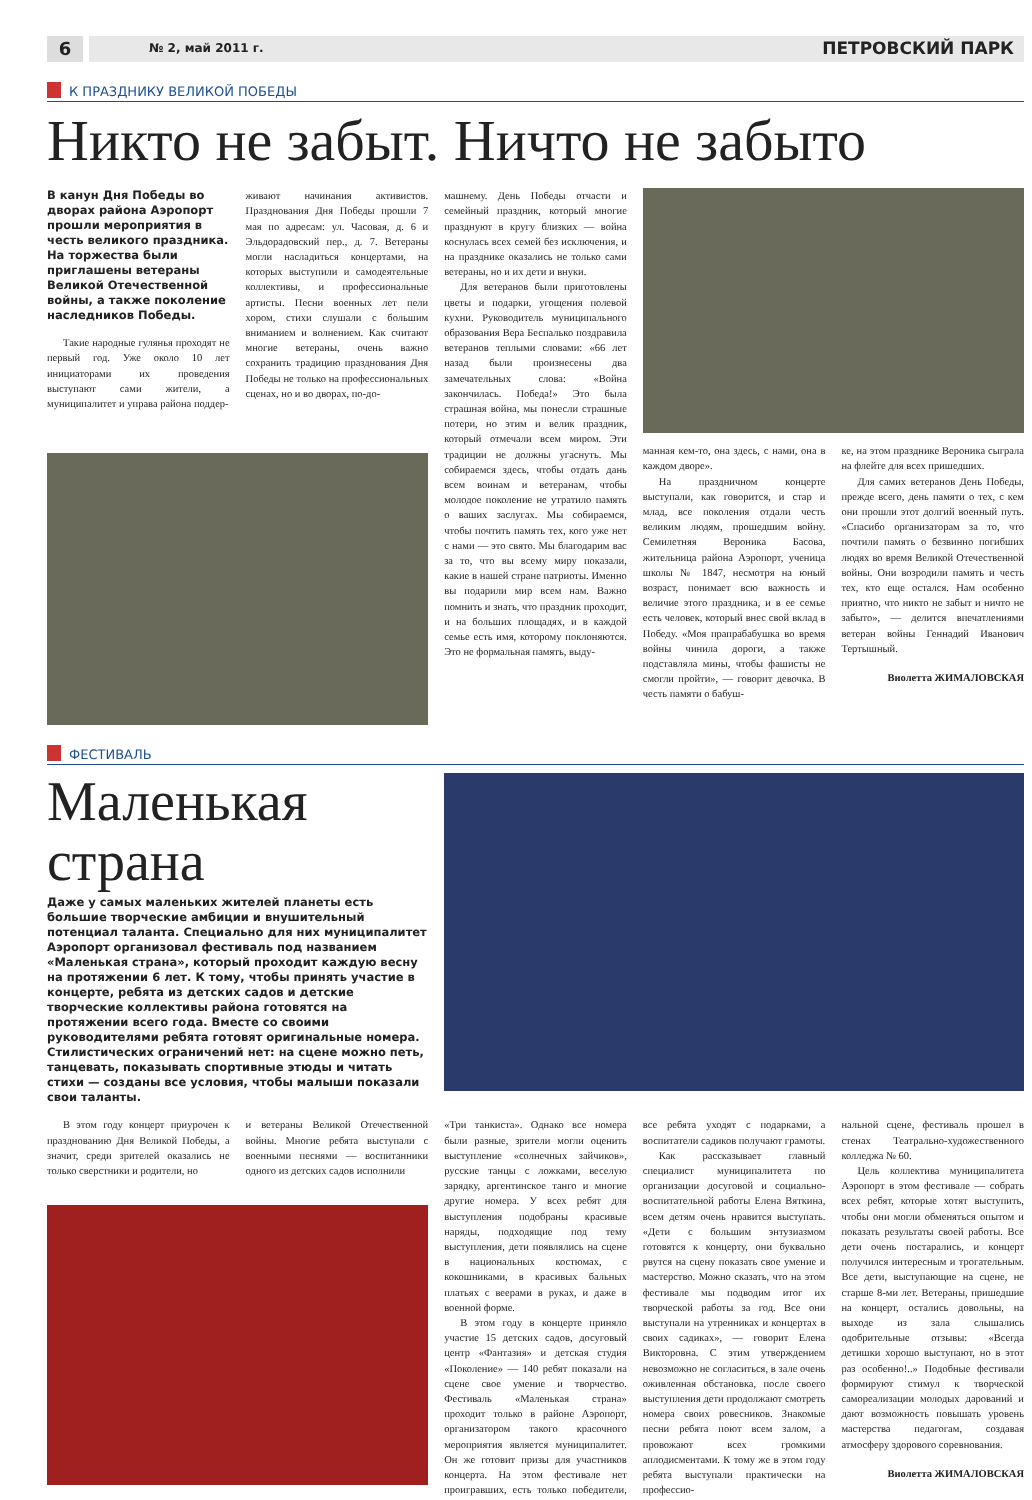6
№ 2, май 2011 г. ПЕТРОВСКИЙ ПАРК
К ПРАЗДНИКУ ВЕЛИКОЙ ПОБЕДЫ
Никто не забыт. Ничто не забыто
В канун Дня Победы во дворах района Аэропорт прошли мероприятия в честь великого праздника. На торжества были приглашены ветераны Великой Отечественной войны, а также поколение наследников Победы.
Такие народные гулянья проходят не первый год. Уже около 10 лет инициаторами их проведения выступают сами жители, а муниципалитет и управа района поддер-
живают начинания активистов. Празднования Дня Победы прошли 7 мая по адресам: ул. Часовая, д. 6 и Эльдорадовский пер., д. 7. Ветераны могли насладиться концертами, на которых выступили и самодеятельные коллективы, и профессиональные артисты. Песни военных лет пели хором, стихи слушали с большим вниманием и волнением. Как считают многие ветераны, очень важно сохранить традицию празднования Дня Победы не только на профессиональных сценах, но и во дворах, по-до-
машнему. День Победы отчасти и семейный праздник, который многие празднуют в кругу близких — война коснулась всех семей без исключения, и на празднике оказались не только сами ветераны, но и их дети и внуки.
Для ветеранов были приготовлены цветы и подарки, угощения полевой кухни. Руководитель муниципального образования Вера Беспалько поздравила ветеранов теплыми словами: «66 лет назад были произнесены два замечательных слова: «Война закончилась. Победа!» Это была страшная война, мы понесли страшные потери, но этим и велик праздник, который отмечали всем миром. Эти традиции не должны угаснуть. Мы собираемся здесь, чтобы отдать дань всем воинам и ветеранам, чтобы молодое поколение не утратило память о ваших заслугах. Мы собираемся, чтобы почтить память тех, кого уже нет с нами — это свято. Мы благодарим вас за то, что вы всему миру показали, какие в нашей стране патриоты. Именно вы подарили мир всем нам. Важно помнить и знать, что праздник проходит, и на больших площадях, и в каждой семье есть имя, которому поклоняются. Это не формальная память, выду-
манная кем-то, она здесь, с нами, она в каждом дворе».
На праздничном концерте выступали, как говорится, и стар и млад, все поколения отдали честь великим людям, прошедшим войну. Семилетняя Вероника Басова, жительница района Аэропорт, ученица школы № 1847, несмотря на юный возраст, понимает всю важность и величие этого праздника, и в ее семье есть человек, который внес свой вклад в Победу. «Моя прапрабабушка во время войны чинила дороги, а также подставляла мины, чтобы фашисты не смогли пройти», — говорит девочка. В честь памяти о бабуш-
ке, на этом празднике Вероника сыграла на флейте для всех пришедших.
Для самих ветеранов День Победы, прежде всего, день памяти о тех, с кем они прошли этот долгий военный путь. «Спасибо организаторам за то, что почтили память о безвинно погибших людях во время Великой Отечественной войны. Они возродили память и честь тех, кто еще остался. Нам особенно приятно, что никто не забыт и ничто не забыто», — делится впечатлениями ветеран войны Геннадий Иванович Тертышный.
Виолетта ЖИМАЛОВСКАЯ
ФЕСТИВАЛЬ
Маленькая
страна
Даже у самых маленьких жителей планеты есть большие творческие амбиции и внушительный потенциал таланта. Специально для них муниципалитет Аэропорт организовал фестиваль под названием «Маленькая страна», который проходит каждую весну на протяжении 6 лет. К тому, чтобы принять участие в концерте, ребята из детских садов и детские творческие коллективы района готовятся на протяжении всего года. Вместе со своими руководителями ребята готовят оригинальные номера. Стилистических ограничений нет: на сцене можно петь, танцевать, показывать спортивные этюды и читать стихи — созданы все условия, чтобы малыши показали свои таланты.
В этом году концерт приурочен к празднованию Дня Великой Победы, а значит, среди зрителей оказались не только сверстники и родители, но
и ветераны Великой Отечественной войны. Многие ребята выступали с военными песнями — воспитанники одного из детских садов исполнили
«Три танкиста». Однако все номера были разные, зрители могли оценить выступление «солнечных зайчиков», русские танцы с ложками, веселую зарядку, аргентинское танго и многие другие номера. У всех ребят для выступления подобраны красивые наряды, подходящие под тему выступления, дети появлялись на сцене в национальных костюмах, с кокошниками, в красивых бальных платьях с веерами в руках, и даже в военной форме.
В этом году в концерте приняло участие 15 детских садов, досуговый центр «Фантазия» и детская студия «Поколение» — 140 ребят показали на сцене свое умение и творчество. Фестиваль «Маленькая страна» проходит только в районе Аэропорт, организатором такого красочного мероприятия является муниципалитет. Он же готовит призы для участников концерта. На этом фестивале нет проигравших, есть только победители, —
все ребята уходят с подарками, а воспитатели садиков получают грамоты.
Как рассказывает главный специалист муниципалитета по организации досуговой и социально-воспитательной работы Елена Вяткина, всем детям очень нравится выступать. «Дети с большим энтузиазмом готовятся к концерту, они буквально рвутся на сцену показать свое умение и мастерство. Можно сказать, что на этом фестивале мы подводим итог их творческой работы за год. Все они выступали на утренниках и концертах в своих садиках», — говорит Елена Викторовна. С этим утверждением невозможно не согласиться, в зале очень оживленная обстановка, после своего выступления дети продолжают смотреть номера своих ровесников. Знакомые песни ребята поют всем залом, а провожают всех громкими аплодисментами. К тому же в этом году ребята выступали практически на профессио-
нальной сцене, фестиваль прошел в стенах Театрально-художественного колледжа № 60.
Цель коллектива муниципалитета Аэропорт в этом фестивале — собрать всех ребят, которые хотят выступить, чтобы они могли обменяться опытом и показать результаты своей работы. Все дети очень постарались, и концерт получился интересным и трогательным. Все дети, выступающие на сцене, не старше 8-ми лет. Ветераны, пришедшие на концерт, остались довольны, на выходе из зала слышались одобрительные отзывы: «Всегда детишки хорошо выступают, но в этот раз особенно!..» Подобные фестивали формируют стимул к творческой самореализации молодых дарований и дают возможность повышать уровень мастерства педагогам, создавая атмосферу здорового соревнования.
Виолетта ЖИМАЛОВСКАЯ